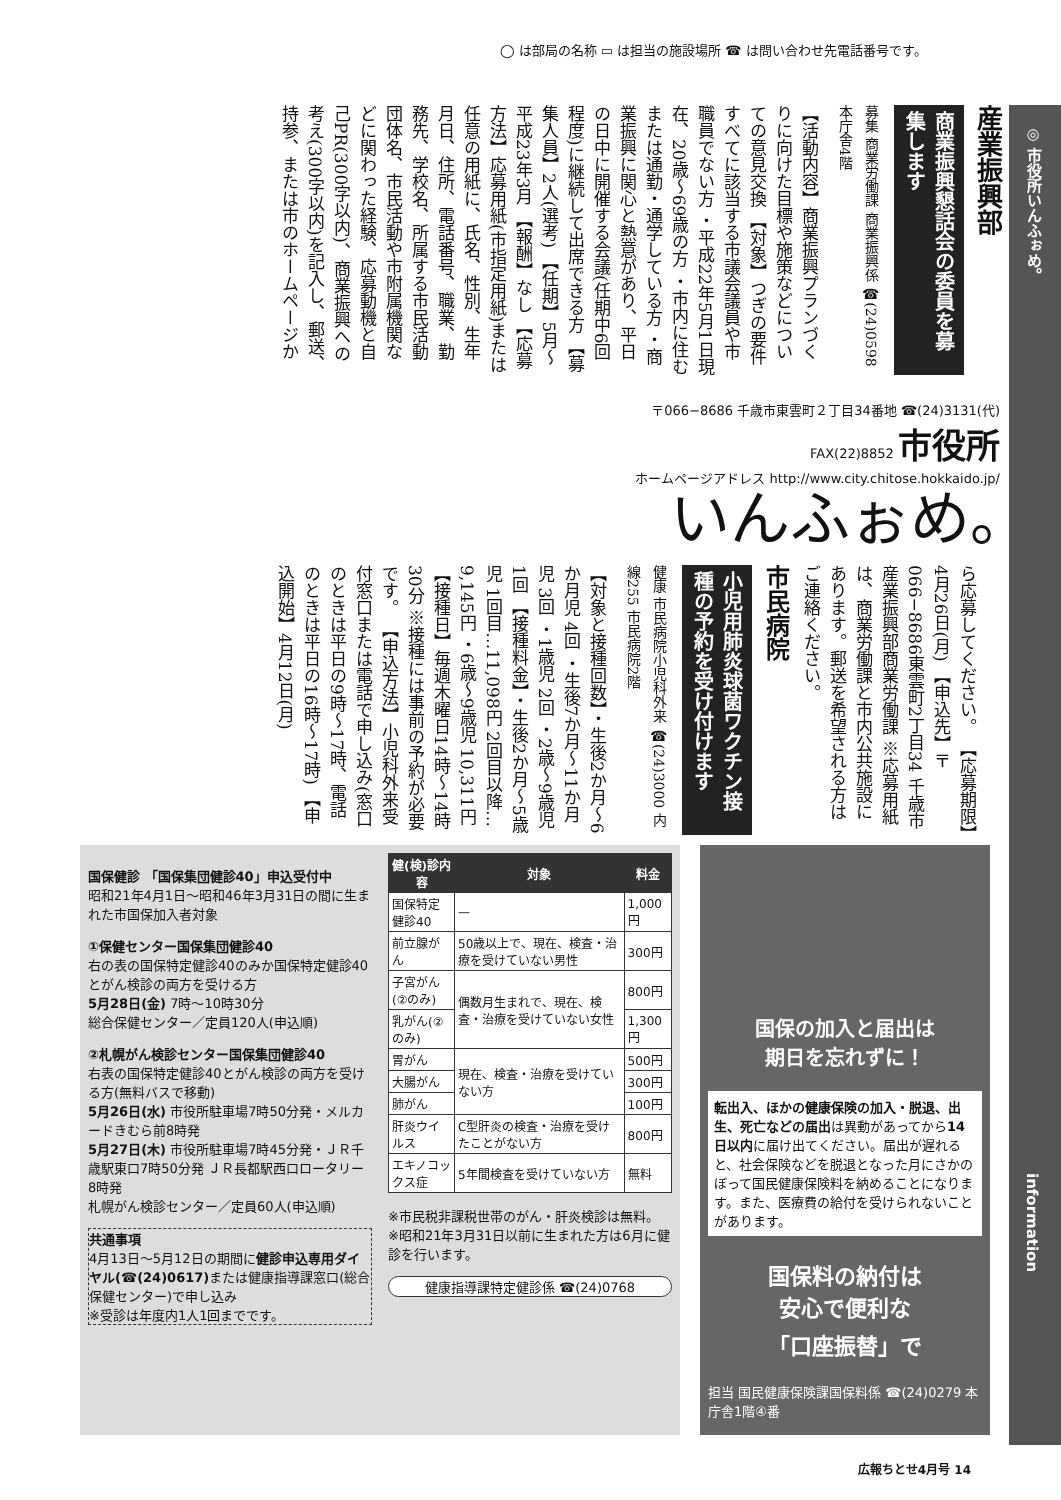◯ は部局の名称 ▭ は担当の施設場所 ☎ は問い合わせ先電話番号です。
◎ 市役所いんふぉめ。
information
産業振興部
商業振興懇話会の委員を募集します
募集 商業労働課 商業振興係 ☎(24)0598 本庁舎4階
【活動内容】商業振興プランづくりに向けた目標や施策などについての意見交換 【対象】つぎの要件すべてに該当する市議会議員や市職員でない方 ・平成22年5月1日現在、20歳～69歳の方 ・市内に住むまたは通勤・通学している方 ・商業振興に関心と熱意があり、平日の日中に開催する会議(任期中6回程度)に継続して出席できる方 【募集人員】2人(選考) 【任期】5月～平成23年3月 【報酬】なし 【応募方法】応募用紙(市指定用紙)または任意の用紙に、氏名、性別、生年月日、住所、電話番号、職業、勤務先、学校名、所属する市民活動団体名、市民活動や市附属機関などに関わった経験、応募動機と自己PR(300字以内)、商業振興への考え(300字以内)を記入し、郵送、持参、または市のホームページか
〒066−8686 千歳市東雲町２丁目34番地 ☎(24)3131(代) FAX(22)8852 市役所
ホームページアドレス http://www.city.chitose.hokkaido.jp/
いんふぉめ。
ら応募してください。 【応募期限】4月26日(月) 【申込先】〒066−8686東雲町2丁目34 千歳市産業振興部商業労働課 ※応募用紙は、商業労働課と市内公共施設にあります。郵送を希望される方はご連絡ください。
市民病院
小児用肺炎球菌ワクチン接種の予約を受け付けます
健康 市民病院小児科外来 ☎(24)3000 内線255 市民病院2階
【対象と接種回数】・生後2か月～6か月児 4回 ・生後7か月～11か月児 3回 ・1歳児 2回 ・2歳～9歳児 1回 【接種料金】・生後2か月～5歳児 1回目…11,098円 2回目以降…9,145円 ・6歳～9歳児 10,311円 【接種日】毎週木曜日14時～14時30分 ※接種には事前の予約が必要です。 【申込方法】小児科外来受付窓口または電話で申し込み(窓口のときは平日の9時～17時、電話のときは平日の16時～17時) 【申込開始】4月12日(月)
国保健診 「国保集団健診40」申込受付中
昭和21年4月1日～昭和46年3月31日の間に生まれた市国保加入者対象
①保健センター国保集団健診40
右の表の国保特定健診40のみか国保特定健診40とがん検診の両方を受ける方
5月28日(金) 7時～10時30分
総合保健センター／定員120人(申込順)
②札幌がん検診センター国保集団健診40
右表の国保特定健診40とがん検診の両方を受ける方(無料バスで移動)
5月26日(水) 市役所駐車場7時50分発・メルカードきむら前8時発
5月27日(木) 市役所駐車場7時45分発・ＪＲ千歳駅東口7時50分発 ＪＲ長都駅西口ロータリー8時発
札幌がん検診センター／定員60人(申込順)
共通事項
4月13日～5月12日の期間に健診申込専用ダイヤル(☎(24)0617) または健康指導課窓口(総合保健センター)で申し込み
※受診は年度内1人1回までです。
| 健(検)診内容 | 対象 | 料金 |
| --- | --- | --- |
| 国保特定健診40 | — | 1,000円 |
| 前立腺がん | 50歳以上で、現在、検査・治療を受けていない男性 | 300円 |
| 子宮がん(②のみ) | 偶数月生まれで、現在、検査・治療を受けていない女性 | 800円 |
| 乳がん(②のみ) | | 1,300円 |
| 胃がん | 現在、検査・治療を受けていない方 | 500円 |
| 大腸がん | | 300円 |
| 肺がん | | 100円 |
| 肝炎ウイルス | C型肝炎の検査・治療を受けたことがない方 | 800円 |
| エキノコックス症 | 5年間検査を受けていない方 | 無料 |
※市民税非課税世帯のがん・肝炎検診は無料。
※昭和21年3月31日以前に生まれた方は6月に健診を行います。
健康指導課特定健診係 ☎(24)0768
国保の加入と届出は
期日を忘れずに！
転出入、ほかの健康保険の加入・脱退、出生、死亡などの届出は異動があってから14日以内に届け出てください。届出が遅れると、社会保険などを脱退となった月にさかのぼって国民健康保険料を納めることになります。また、医療費の給付を受けられないことがあります。
国保料の納付は
安心で便利な
「口座振替」で
担当 国民健康保険課国保料係 ☎(24)0279 本庁舎1階④番
広報ちとせ4月号 14